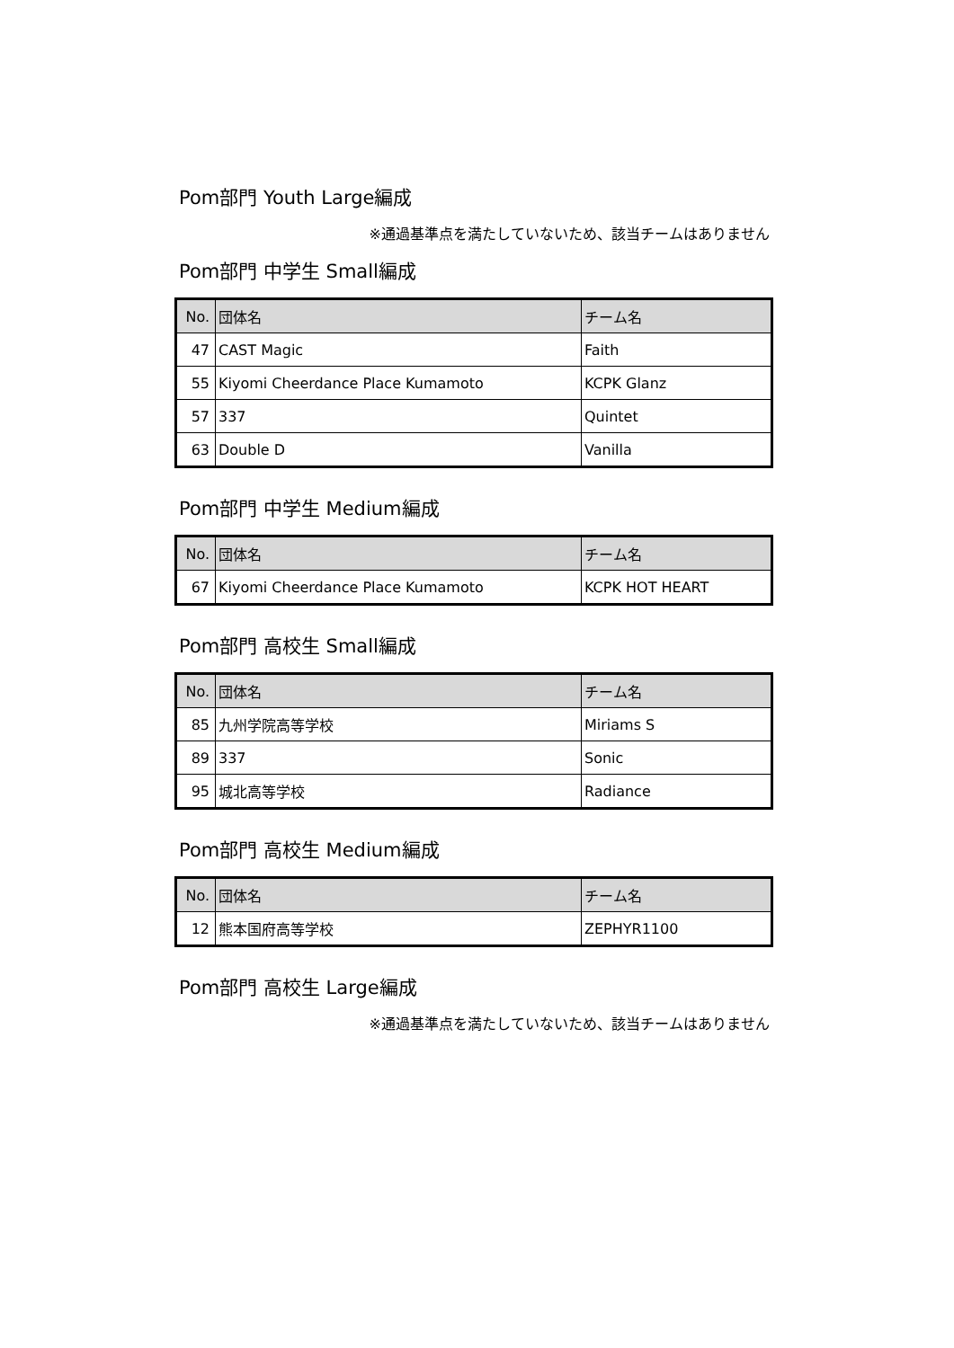Pom部門 Youth Large編成
※通過基準点を満たしていないため、該当チームはありません
Pom部門 中学生 Small編成
| No. | 団体名 | チーム名 |
| --- | --- | --- |
| 47 | CAST Magic | Faith |
| 55 | Kiyomi Cheerdance Place Kumamoto | KCPK Glanz |
| 57 | 337 | Quintet |
| 63 | Double D | Vanilla |
Pom部門 中学生 Medium編成
| No. | 団体名 | チーム名 |
| --- | --- | --- |
| 67 | Kiyomi Cheerdance Place Kumamoto | KCPK HOT HEART |
Pom部門 高校生 Small編成
| No. | 団体名 | チーム名 |
| --- | --- | --- |
| 85 | 九州学院高等学校 | Miriams S |
| 89 | 337 | Sonic |
| 95 | 城北高等学校 | Radiance |
Pom部門 高校生 Medium編成
| No. | 団体名 | チーム名 |
| --- | --- | --- |
| 12 | 熊本国府高等学校 | ZEPHYR1100 |
Pom部門 高校生 Large編成
※通過基準点を満たしていないため、該当チームはありません